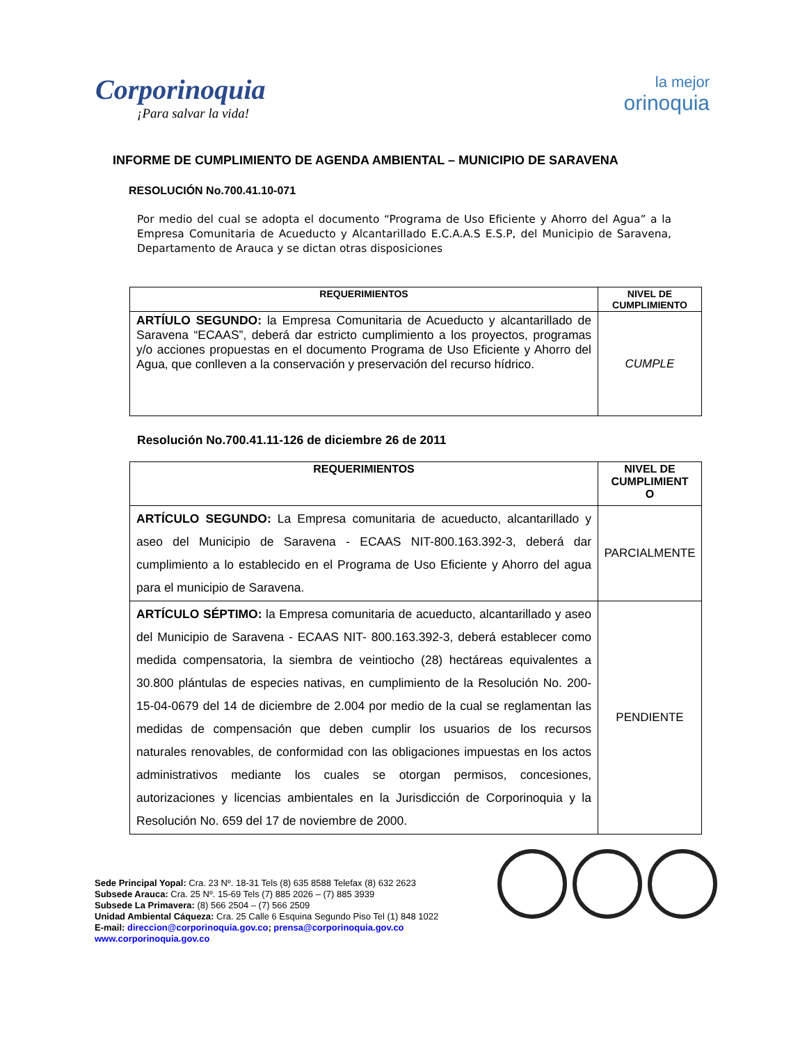Corporinoquia
¡Para salvar la vida!
la mejor
orinoquia
INFORME DE CUMPLIMIENTO DE AGENDA AMBIENTAL – MUNICIPIO DE SARAVENA
RESOLUCIÓN No.700.41.10-071
Por medio del cual se adopta el documento “Programa de Uso Eficiente y Ahorro del Agua” a la Empresa Comunitaria de Acueducto y Alcantarillado E.C.A.A.S E.S.P, del Municipio de Saravena, Departamento de Arauca y se dictan otras disposiciones
| REQUERIMIENTOS | NIVEL DE CUMPLIMIENTO |
| --- | --- |
| ARTÍULO SEGUNDO: la Empresa Comunitaria de Acueducto y alcantarillado de Saravena “ECAAS”, deberá dar estricto cumplimiento a los proyectos, programas y/o acciones propuestas en el documento Programa de Uso Eficiente y Ahorro del Agua, que conlleven a la conservación y preservación del recurso hídrico. | CUMPLE |
Resolución No.700.41.11-126 de diciembre 26 de 2011
| REQUERIMIENTOS | NIVEL DE CUMPLIMIENT O |
| --- | --- |
| ARTÍCULO SEGUNDO: La Empresa comunitaria de acueducto, alcantarillado y aseo del Municipio de Saravena - ECAAS NIT-800.163.392-3, deberá dar cumplimiento a lo establecido en el Programa de Uso Eficiente y Ahorro del agua para el municipio de Saravena. | PARCIALMENTE |
| ARTÍCULO SÉPTIMO: la Empresa comunitaria de acueducto, alcantarillado y aseo del Municipio de Saravena - ECAAS NIT- 800.163.392-3, deberá establecer como medida compensatoria, la siembra de veintiocho (28) hectáreas equivalentes a 30.800 plántulas de especies nativas, en cumplimiento de la Resolución No. 200-15-04-0679 del 14 de diciembre de 2.004 por medio de la cual se reglamentan las medidas de compensación que deben cumplir los usuarios de los recursos naturales renovables, de conformidad con las obligaciones impuestas en los actos administrativos mediante los cuales se otorgan permisos, concesiones, autorizaciones y licencias ambientales en la Jurisdicción de Corporinoquia y la Resolución No. 659 del 17 de noviembre de 2000. | PENDIENTE |
Sede Principal Yopal: Cra. 23 Nº. 18-31 Tels (8) 635 8588 Telefax (8) 632 2623
Subsede Arauca: Cra. 25 Nº. 15-69 Tels (7) 885 2026 – (7) 885 3939
Subsede La Primavera: (8) 566 2504 – (7) 566 2509
Unidad Ambiental Cáqueza: Cra. 25 Calle 6 Esquina Segundo Piso Tel (1) 848 1022
E-mail: direccion@corporinoquia.gov.co; prensa@corporinoquia.gov.co
www.corporinoquia.gov.co